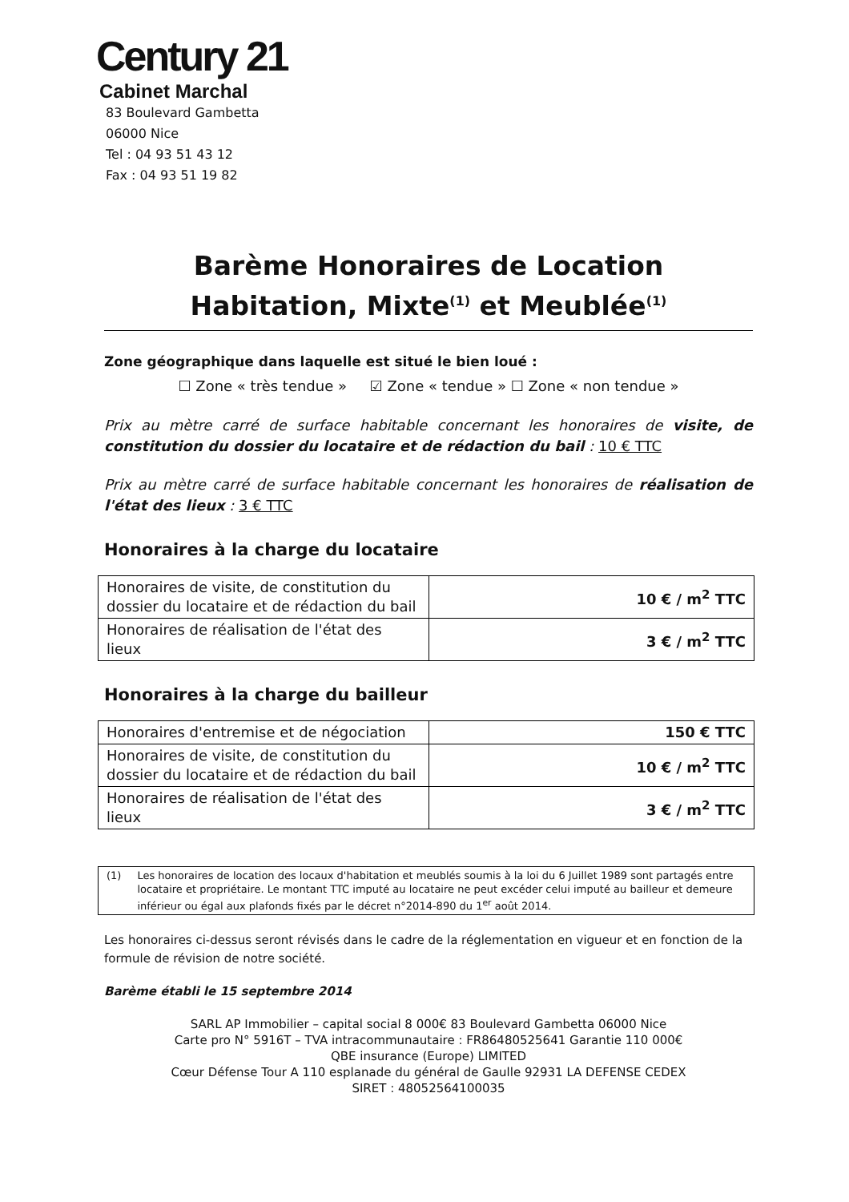Century 21
Cabinet Marchal
83 Boulevard Gambetta
06000 Nice
Tel : 04 93 51 43 12
Fax : 04 93 51 19 82
Barème Honoraires de Location
Habitation, Mixte<sup>(1)</sup> et Meublée<sup>(1)</sup>
Zone géographique dans laquelle est situé le bien loué :
☐ Zone « très tendue » ☑ Zone « tendue » ☐ Zone « non tendue »
Prix au mètre carré de surface habitable concernant les honoraires de visite, de constitution du dossier du locataire et de rédaction du bail : 10 € TTC
Prix au mètre carré de surface habitable concernant les honoraires de réalisation de l'état des lieux : 3 € TTC
Honoraires à la charge du locataire
| Honoraires de visite, de constitution du dossier du locataire et de rédaction du bail | 10 € / m<sup>2</sup> TTC |
| Honoraires de réalisation de l'état des lieux | 3 € / m<sup>2</sup> TTC |
Honoraires à la charge du bailleur
| Honoraires d'entremise et de négociation | 150 € TTC |
| Honoraires de visite, de constitution du dossier du locataire et de rédaction du bail | 10 € / m<sup>2</sup> TTC |
| Honoraires de réalisation de l'état des lieux | 3 € / m<sup>2</sup> TTC |
(1) Les honoraires de location des locaux d'habitation et meublés soumis à la loi du 6 Juillet 1989 sont partagés entre locataire et propriétaire. Le montant TTC imputé au locataire ne peut excéder celui imputé au bailleur et demeure inférieur ou égal aux plafonds fixés par le décret n°2014-890 du 1<sup>er</sup> août 2014.
Les honoraires ci-dessus seront révisés dans le cadre de la réglementation en vigueur et en fonction de la formule de révision de notre société.
Barème établi le 15 septembre 2014
SARL AP Immobilier – capital social 8 000€ 83 Boulevard Gambetta 06000 Nice
Carte pro N° 5916T – TVA intracommunautaire : FR86480525641 Garantie 110 000€
QBE insurance (Europe) LIMITED
Cœur Défense Tour A 110 esplanade du général de Gaulle 92931 LA DEFENSE CEDEX
SIRET : 48052564100035